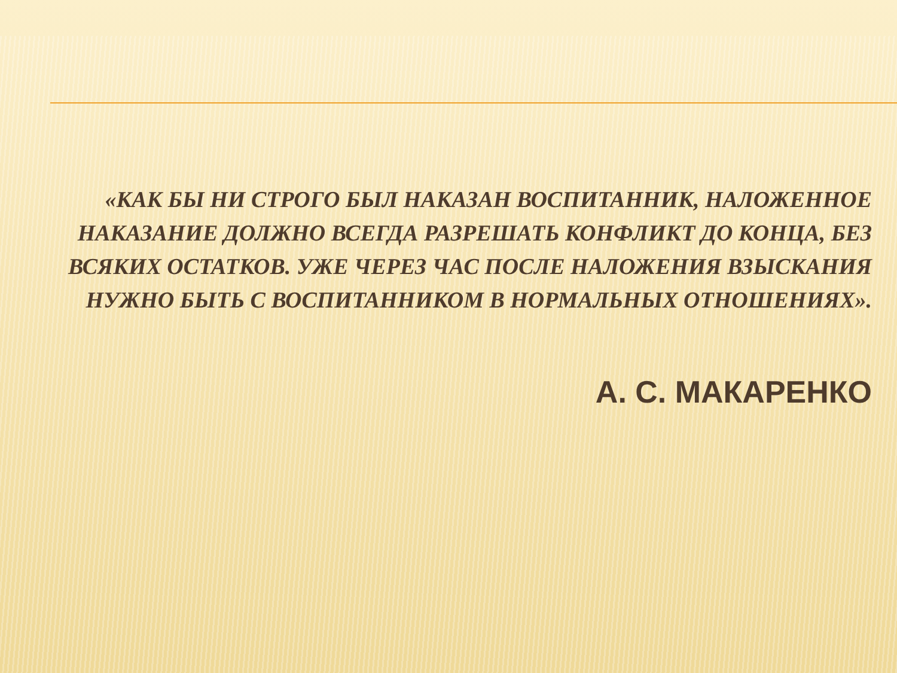«КАК БЫ НИ СТРОГО БЫЛ НАКАЗАН ВОСПИТАННИК, НАЛОЖЕННОЕ НАКАЗАНИЕ ДОЛЖНО ВСЕГДА РАЗРЕШАТЬ КОНФЛИКТ ДО КОНЦА, БЕЗ ВСЯКИХ ОСТАТКОВ. УЖЕ ЧЕРЕЗ ЧАС ПОСЛЕ НАЛОЖЕНИЯ ВЗЫСКАНИЯ НУЖНО БЫТЬ С ВОСПИТАННИКОМ В НОРМАЛЬНЫХ ОТНОШЕНИЯХ».
А. С. МАКАРЕНКО